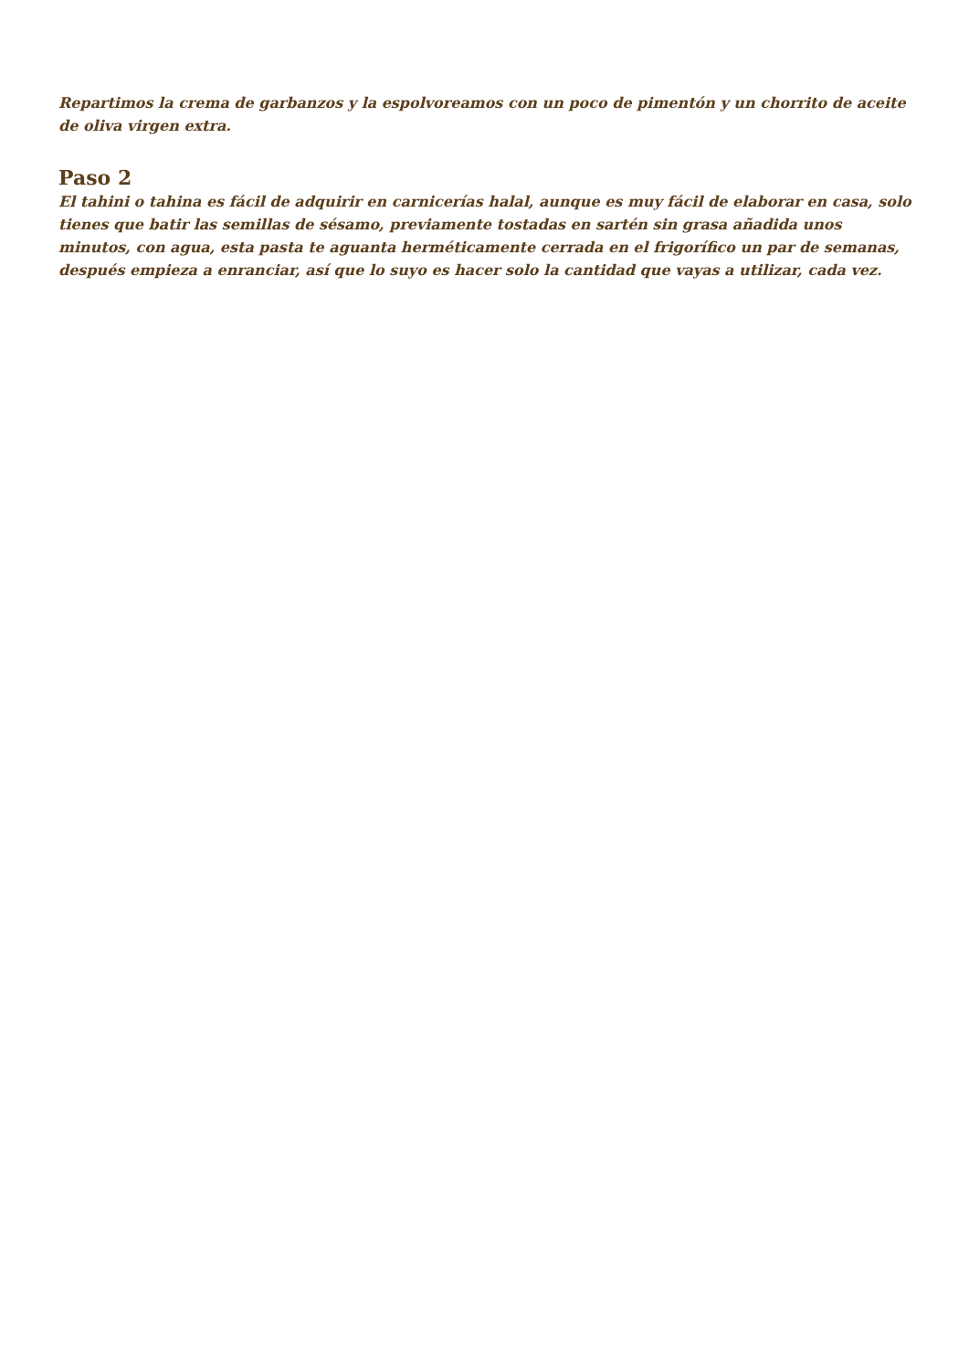Repartimos la crema de garbanzos y la espolvoreamos con un poco de pimentón y un chorrito de aceite de oliva virgen extra.
Paso 2
El tahini o tahina es fácil de adquirir en carnicerías halal, aunque es muy fácil de elaborar en casa, solo tienes que batir las semillas de sésamo, previamente tostadas en sartén sin grasa añadida unos minutos, con agua, esta pasta te aguanta herméticamente cerrada en el frigorífico un par de semanas, después empieza a enranciar, así que lo suyo es hacer solo la cantidad que vayas a utilizar, cada vez.